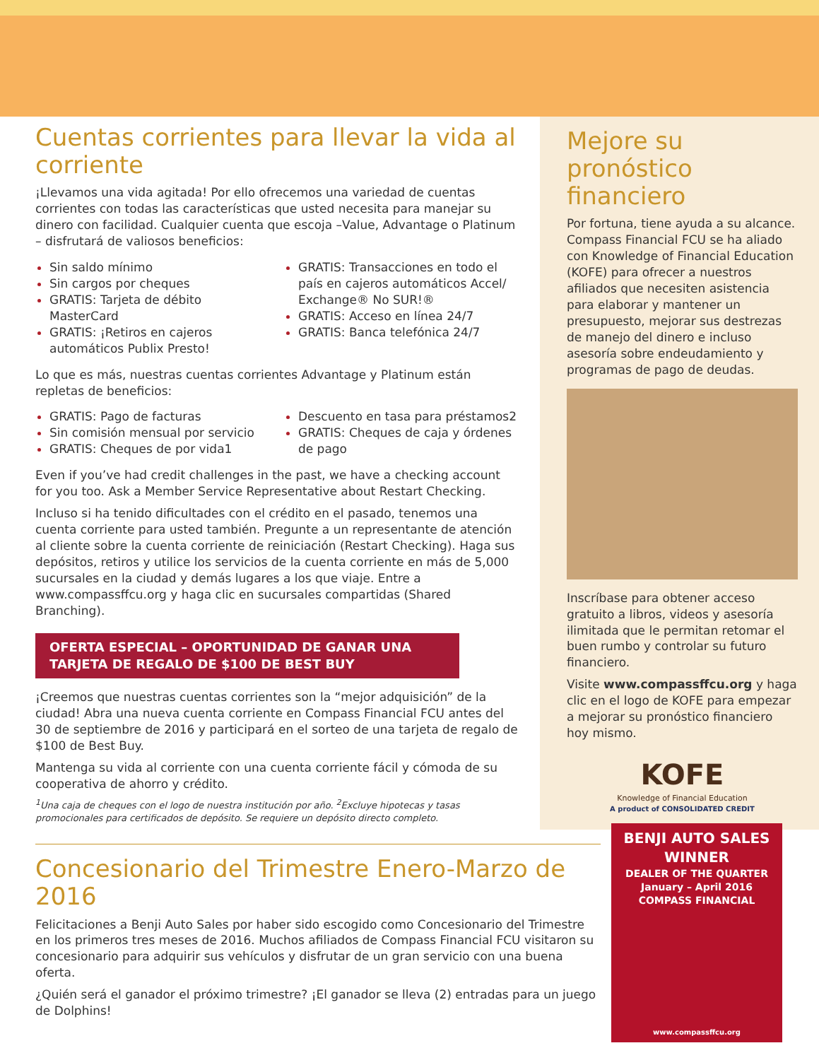Cuentas corrientes para llevar la vida al corriente
¡Llevamos una vida agitada! Por ello ofrecemos una variedad de cuentas corrientes con todas las características que usted necesita para manejar su dinero con facilidad. Cualquier cuenta que escoja –Value, Advantage o Platinum – disfrutará de valiosos beneficios:
Sin saldo mínimo
Sin cargos por cheques
GRATIS: Tarjeta de débito MasterCard
GRATIS: ¡Retiros en cajeros automáticos Publix Presto!
GRATIS: Transacciones en todo el país en cajeros automáticos Accel/ Exchange® No SUR!®
GRATIS: Acceso en línea 24/7
GRATIS: Banca telefónica 24/7
Lo que es más, nuestras cuentas corrientes Advantage y Platinum están repletas de beneficios:
GRATIS: Pago de facturas
Sin comisión mensual por servicio
GRATIS: Cheques de por vida1
Descuento en tasa para préstamos2
GRATIS: Cheques de caja y órdenes de pago
Even if you’ve had credit challenges in the past, we have a checking account for you too. Ask a Member Service Representative about Restart Checking.
Incluso si ha tenido dificultades con el crédito en el pasado, tenemos una cuenta corriente para usted también. Pregunte a un representante de atención al cliente sobre la cuenta corriente de reiniciación (Restart Checking). Haga sus depósitos, retiros y utilice los servicios de la cuenta corriente en más de 5,000 sucursales en la ciudad y demás lugares a los que viaje. Entre a www.compassffcu.org y haga clic en sucursales compartidas (Shared Branching).
OFERTA ESPECIAL – OPORTUNIDAD DE GANAR UNA
TARJETA DE REGALO DE $100 DE BEST BUY
¡Creemos que nuestras cuentas corrientes son la “mejor adquisición” de la ciudad! Abra una nueva cuenta corriente en Compass Financial FCU antes del 30 de septiembre de 2016 y participará en el sorteo de una tarjeta de regalo de $100 de Best Buy.
Mantenga su vida al corriente con una cuenta corriente fácil y cómoda de su cooperativa de ahorro y crédito.
<sup>1</sup> Una caja de cheques con el logo de nuestra institución por año. <sup>2</sup>Excluye hipotecas y tasas promocionales para certificados de depósito. Se requiere un depósito directo completo.
Mejore su pronóstico financiero
Por fortuna, tiene ayuda a su alcance. Compass Financial FCU se ha aliado con Knowledge of Financial Education (KOFE) para ofrecer a nuestros afiliados que necesiten asistencia para elaborar y mantener un presupuesto, mejorar sus destrezas de manejo del dinero e incluso asesoría sobre endeudamiento y programas de pago de deudas.
Inscríbase para obtener acceso gratuito a libros, videos y asesoría ilimitada que le permitan retomar el buen rumbo y controlar su futuro financiero.
Visite www.compassffcu.org y haga clic en el logo de KOFE para empezar a mejorar su pronóstico financiero hoy mismo.
KOFE
Knowledge of Financial Education
A product of CONSOLIDATED CREDIT
Concesionario del Trimestre Enero-Marzo de 2016
Felicitaciones a Benji Auto Sales por haber sido escogido como Concesionario del Trimestre en los primeros tres meses de 2016. Muchos afiliados de Compass Financial FCU visitaron su concesionario para adquirir sus vehículos y disfrutar de un gran servicio con una buena oferta.
¿Quién será el ganador el próximo trimestre? ¡El ganador se lleva (2) entradas para un juego de Dolphins!
BENJI AUTO SALES WINNER
DEALER OF THE QUARTER
January – April 2016
COMPASS FINANCIAL
www.compassffcu.org